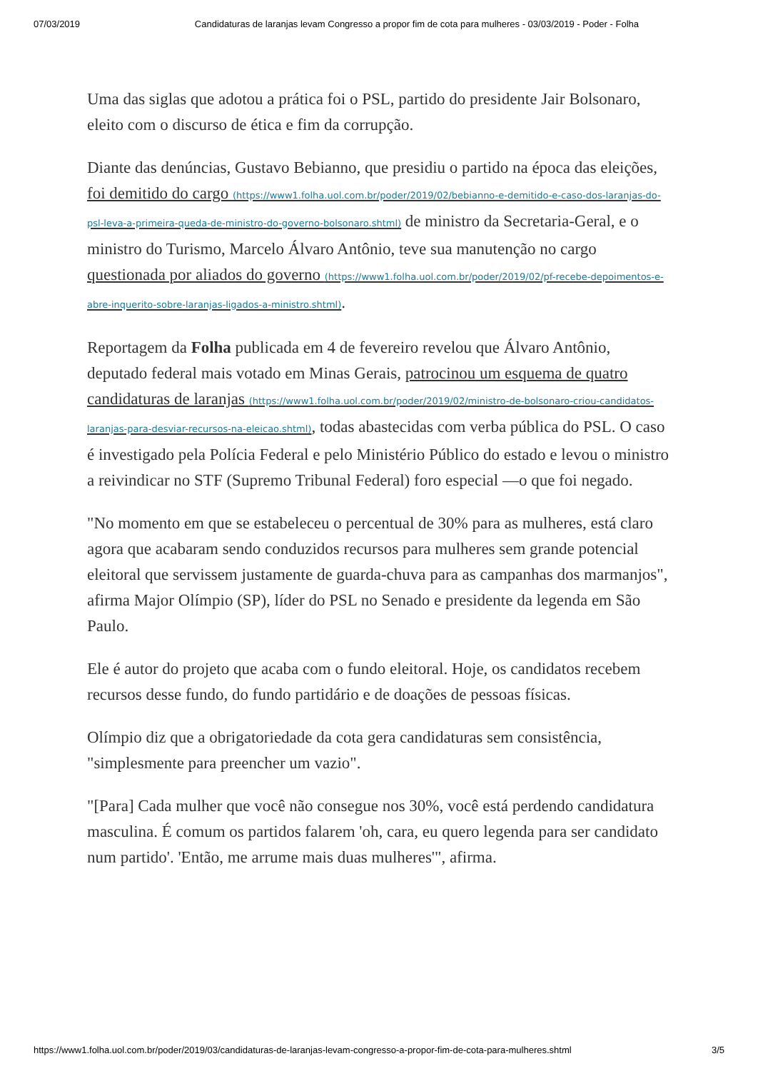07/03/2019 Candidaturas de laranjas levam Congresso a propor fim de cota para mulheres - 03/03/2019 - Poder - Folha
Uma das siglas que adotou a prática foi o PSL, partido do presidente Jair Bolsonaro, eleito com o discurso de ética e fim da corrupção.
Diante das denúncias, Gustavo Bebianno, que presidiu o partido na época das eleições, foi demitido do cargo (https://www1.folha.uol.com.br/poder/2019/02/bebianno-e-demitido-e-caso-dos-laranjas-do-psl-leva-a-primeira-queda-de-ministro-do-governo-bolsonaro.shtml) de ministro da Secretaria-Geral, e o ministro do Turismo, Marcelo Álvaro Antônio, teve sua manutenção no cargo questionada por aliados do governo (https://www1.folha.uol.com.br/poder/2019/02/pf-recebe-depoimentos-e-abre-inquerito-sobre-laranjas-ligados-a-ministro.shtml).
Reportagem da Folha publicada em 4 de fevereiro revelou que Álvaro Antônio, deputado federal mais votado em Minas Gerais, patrocinou um esquema de quatro candidaturas de laranjas (https://www1.folha.uol.com.br/poder/2019/02/ministro-de-bolsonaro-criou-candidatos-laranjas-para-desviar-recursos-na-eleicao.shtml), todas abastecidas com verba pública do PSL. O caso é investigado pela Polícia Federal e pelo Ministério Público do estado e levou o ministro a reivindicar no STF (Supremo Tribunal Federal) foro especial —o que foi negado.
"No momento em que se estabeleceu o percentual de 30% para as mulheres, está claro agora que acabaram sendo conduzidos recursos para mulheres sem grande potencial eleitoral que servissem justamente de guarda-chuva para as campanhas dos marmanjos", afirma Major Olímpio (SP), líder do PSL no Senado e presidente da legenda em São Paulo.
Ele é autor do projeto que acaba com o fundo eleitoral. Hoje, os candidatos recebem recursos desse fundo, do fundo partidário e de doações de pessoas físicas.
Olímpio diz que a obrigatoriedade da cota gera candidaturas sem consistência, "simplesmente para preencher um vazio".
"[Para] Cada mulher que você não consegue nos 30%, você está perdendo candidatura masculina. É comum os partidos falarem 'oh, cara, eu quero legenda para ser candidato num partido'. 'Então, me arrume mais duas mulheres'", afirma.
https://www1.folha.uol.com.br/poder/2019/03/candidaturas-de-laranjas-levam-congresso-a-propor-fim-de-cota-para-mulheres.shtml 3/5